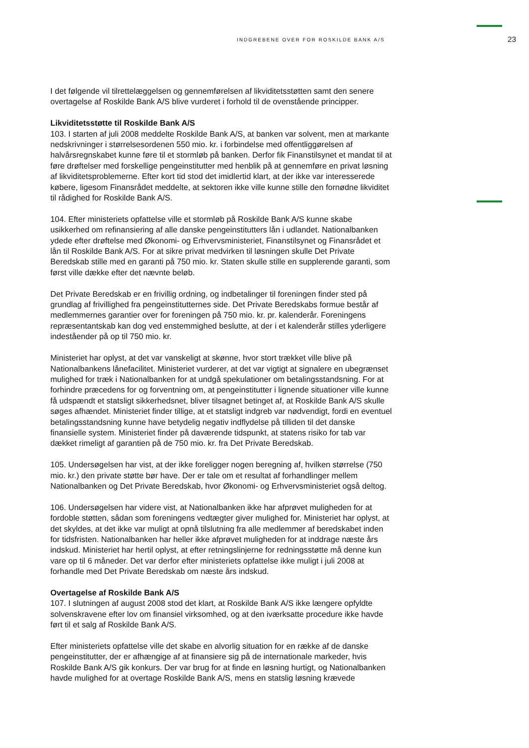INDGREBENE OVER FOR ROSKILDE BANK A/S 23
I det følgende vil tilrettelæggelsen og gennemførelsen af likviditetsstøtten samt den senere overtagelse af Roskilde Bank A/S blive vurderet i forhold til de ovenstående principper.
Likviditetsstøtte til Roskilde Bank A/S
103. I starten af juli 2008 meddelte Roskilde Bank A/S, at banken var solvent, men at markante nedskrivninger i størrelsesordenen 550 mio. kr. i forbindelse med offentliggørelsen af halvårsregnskabet kunne føre til et stormløb på banken. Derfor fik Finanstilsynet et mandat til at føre drøftelser med forskellige pengeinstitutter med henblik på at gennemføre en privat løsning af likviditetsproblemerne. Efter kort tid stod det imidlertid klart, at der ikke var interesserede købere, ligesom Finansrådet meddelte, at sektoren ikke ville kunne stille den fornødne likviditet til rådighed for Roskilde Bank A/S.
104. Efter ministeriets opfattelse ville et stormløb på Roskilde Bank A/S kunne skabe usikkerhed om refinansiering af alle danske pengeinstitutters lån i udlandet. Nationalbanken ydede efter drøftelse med Økonomi- og Erhvervsministeriet, Finanstilsynet og Finansrådet et lån til Roskilde Bank A/S. For at sikre privat medvirken til løsningen skulle Det Private Beredskab stille med en garanti på 750 mio. kr. Staten skulle stille en supplerende garanti, som først ville dække efter det nævnte beløb.
Det Private Beredskab er en frivillig ordning, og indbetalinger til foreningen finder sted på grundlag af frivillighed fra pengeinstitutternes side. Det Private Beredskabs formue består af medlemmernes garantier over for foreningen på 750 mio. kr. pr. kalenderår. Foreningens repræsentantskab kan dog ved enstemmighed beslutte, at der i et kalenderår stilles yderligere indeståender på op til 750 mio. kr.
Ministeriet har oplyst, at det var vanskeligt at skønne, hvor stort trækket ville blive på Nationalbankens lånefacilitet. Ministeriet vurderer, at det var vigtigt at signalere en ubegrænset mulighed for træk i Nationalbanken for at undgå spekulationer om betalingsstandsning. For at forhindre præcedens for og forventning om, at pengeinstitutter i lignende situationer ville kunne få udspændt et statsligt sikkerhedsnet, bliver tilsagnet betinget af, at Roskilde Bank A/S skulle søges afhændet. Ministeriet finder tillige, at et statsligt indgreb var nødvendigt, fordi en eventuel betalingsstandsning kunne have betydelig negativ indflydelse på tilliden til det danske finansielle system. Ministeriet finder på daværende tidspunkt, at statens risiko for tab var dækket rimeligt af garantien på de 750 mio. kr. fra Det Private Beredskab.
105. Undersøgelsen har vist, at der ikke foreligger nogen beregning af, hvilken størrelse (750 mio. kr.) den private støtte bør have. Der er tale om et resultat af forhandlinger mellem Nationalbanken og Det Private Beredskab, hvor Økonomi- og Erhvervsministeriet også deltog.
106. Undersøgelsen har videre vist, at Nationalbanken ikke har afprøvet muligheden for at fordoble støtten, sådan som foreningens vedtægter giver mulighed for. Ministeriet har oplyst, at det skyldes, at det ikke var muligt at opnå tilslutning fra alle medlemmer af beredskabet inden for tidsfristen. Nationalbanken har heller ikke afprøvet muligheden for at inddrage næste års indskud. Ministeriet har hertil oplyst, at efter retningslinjerne for redningsstøtte må denne kun vare op til 6 måneder. Det var derfor efter ministeriets opfattelse ikke muligt i juli 2008 at forhandle med Det Private Beredskab om næste års indskud.
Overtagelse af Roskilde Bank A/S
107. I slutningen af august 2008 stod det klart, at Roskilde Bank A/S ikke længere opfyldte solvenskravene efter lov om finansiel virksomhed, og at den iværksatte procedure ikke havde ført til et salg af Roskilde Bank A/S.
Efter ministeriets opfattelse ville det skabe en alvorlig situation for en række af de danske pengeinstitutter, der er afhængige af at finansiere sig på de internationale markeder, hvis Roskilde Bank A/S gik konkurs. Der var brug for at finde en løsning hurtigt, og Nationalbanken havde mulighed for at overtage Roskilde Bank A/S, mens en statslig løsning krævede